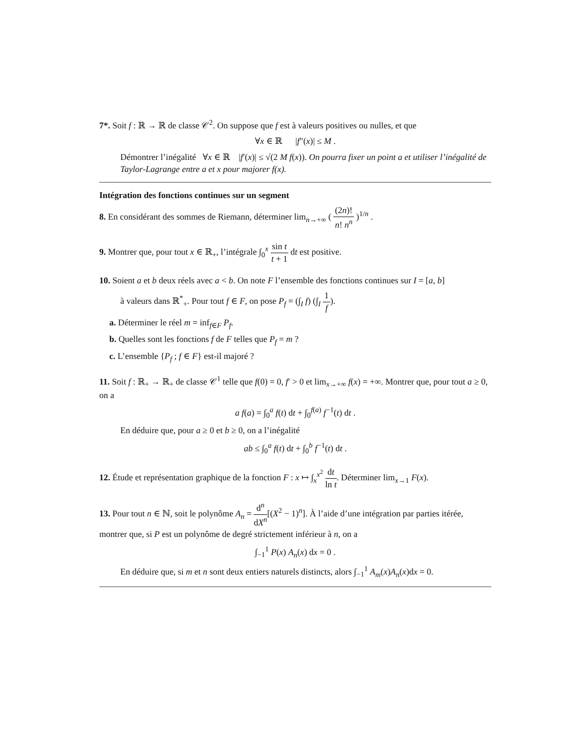7*. Soit f : ℝ → ℝ de classe 𝒞<sup>2</sup>. On suppose que f est à valeurs positives ou nulles, et que
∀x ∈ ℝ |f″(x)| ≤ M .
Démontrer l’inégalité ∀x ∈ ℝ |f′(x)| ≤ √(2 M f(x)). On pourra fixer un point a et utiliser l’inégalité de Taylor-Lagrange entre a et x pour majorer f(x).
Intégration des fonctions continues sur un segment
8. En considérant des sommes de Riemann, déterminer lim<sub>n→+∞</sub> ( (2n)! n! n<sup>n</sup> )<sup>1/n</sup> .
9. Montrer que, pour tout x ∈ ℝ<sub>+</sub>, l’intégrale ∫<sub>0</sub><sup>x</sup> sin t t + 1 dt est positive.
10. Soient a et b deux réels avec a < b. On note F l’ensemble des fonctions continues sur I = [a, b]
à valeurs dans ℝ<sup>*</sup><sub>+</sub>. Pour tout f ∈ F, on pose P<sub>f</sub> = (∫<sub>I</sub> f) (∫<sub>I</sub> 1 f).
a. Déterminer le réel m = inf<sub>f∈F</sub> P<sub>f</sub>.
b. Quelles sont les fonctions f de F telles que P<sub>f</sub> = m ?
c. L’ensemble {P<sub>f</sub> ; f ∈ F} est-il majoré ?
11. Soit f : ℝ<sub>+</sub> → ℝ<sub>+</sub> de classe 𝒞<sup>1</sup> telle que f(0) = 0, f′ > 0 et lim<sub>x→+∞</sub> f(x) = +∞. Montrer que, pour tout a ≥ 0, on a
a f(a) = ∫<sub>0</sub><sup>a</sup> f(t) dt + ∫<sub>0</sub><sup>f(a)</sup> f<sup>−1</sup>(t) dt .
En déduire que, pour a ≥ 0 et b ≥ 0, on a l’inégalité
ab ≤ ∫<sub>0</sub><sup>a</sup> f(t) dt + ∫<sub>0</sub><sup>b</sup> f<sup>−1</sup>(t) dt .
12. Étude et représentation graphique de la fonction F : x ↦ ∫<sub>x</sub><sup>x<sup>2</sup></sup> dt ln t. Déterminer lim<sub>x→1</sub> F(x).
13. Pour tout n ∈ ℕ, soit le polynôme A<sub>n</sub> = d<sup>n</sup> dX<sup>n</sup>[(X<sup>2</sup> − 1)<sup>n</sup>]. À l’aide d’une intégration par parties itérée, montrer que, si P est un polynôme de degré strictement inférieur à n, on a
∫<sub>−1</sub><sup>1</sup> P(x) A<sub>n</sub>(x) dx = 0 .
En déduire que, si m et n sont deux entiers naturels distincts, alors ∫<sub>−1</sub><sup>1</sup> A<sub>m</sub>(x)A<sub>n</sub>(x)dx = 0.